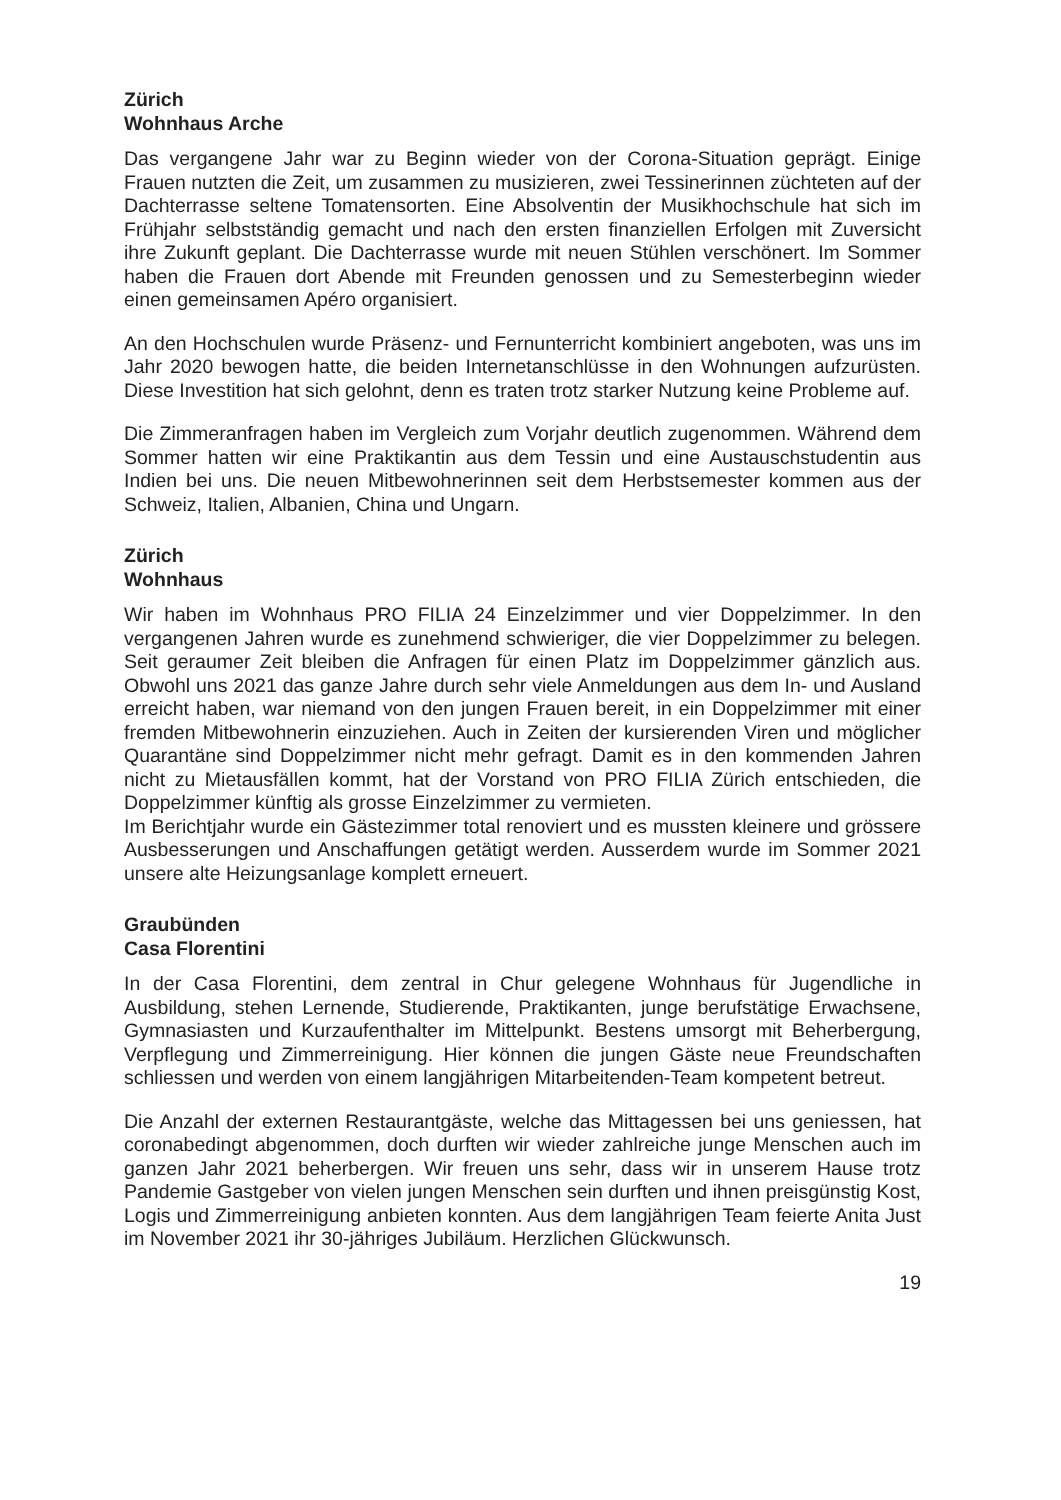Zürich
Wohnhaus Arche
Das vergangene Jahr war zu Beginn wieder von der Corona-Situation geprägt. Einige Frauen nutzten die Zeit, um zusammen zu musizieren, zwei Tessinerinnen züchteten auf der Dachterrasse seltene Tomatensorten. Eine Absolventin der Musikhochschule hat sich im Frühjahr selbstständig gemacht und nach den ersten finanziellen Erfolgen mit Zuversicht ihre Zukunft geplant. Die Dachterrasse wurde mit neuen Stühlen verschönert. Im Sommer haben die Frauen dort Abende mit Freunden genossen und zu Semesterbeginn wieder einen gemeinsamen Apéro organisiert.
An den Hochschulen wurde Präsenz- und Fernunterricht kombiniert angeboten, was uns im Jahr 2020 bewogen hatte, die beiden Internetanschlüsse in den Wohnungen aufzurüsten. Diese Investition hat sich gelohnt, denn es traten trotz starker Nutzung keine Probleme auf.
Die Zimmeranfragen haben im Vergleich zum Vorjahr deutlich zugenommen. Während dem Sommer hatten wir eine Praktikantin aus dem Tessin und eine Austauschstudentin aus Indien bei uns. Die neuen Mitbewohnerinnen seit dem Herbstsemester kommen aus der Schweiz, Italien, Albanien, China und Ungarn.
Zürich
Wohnhaus
Wir haben im Wohnhaus PRO FILIA 24 Einzelzimmer und vier Doppelzimmer. In den vergangenen Jahren wurde es zunehmend schwieriger, die vier Doppelzimmer zu belegen. Seit geraumer Zeit bleiben die Anfragen für einen Platz im Doppelzimmer gänzlich aus. Obwohl uns 2021 das ganze Jahre durch sehr viele Anmeldungen aus dem In- und Ausland erreicht haben, war niemand von den jungen Frauen bereit, in ein Doppelzimmer mit einer fremden Mitbewohnerin einzuziehen. Auch in Zeiten der kursierenden Viren und möglicher Quarantäne sind Doppelzimmer nicht mehr gefragt. Damit es in den kommenden Jahren nicht zu Mietausfällen kommt, hat der Vorstand von PRO FILIA Zürich entschieden, die Doppelzimmer künftig als grosse Einzelzimmer zu vermieten.
Im Berichtjahr wurde ein Gästezimmer total renoviert und es mussten kleinere und grössere Ausbesserungen und Anschaffungen getätigt werden. Ausserdem wurde im Sommer 2021 unsere alte Heizungsanlage komplett erneuert.
Graubünden
Casa Florentini
In der Casa Florentini, dem zentral in Chur gelegene Wohnhaus für Jugendliche in Ausbildung, stehen Lernende, Studierende, Praktikanten, junge berufstätige Erwachsene, Gymnasiasten und Kurzaufenthalter im Mittelpunkt. Bestens umsorgt mit Beherbergung, Verpflegung und Zimmerreinigung. Hier können die jungen Gäste neue Freundschaften schliessen und werden von einem langjährigen Mitarbeitenden-Team kompetent betreut.
Die Anzahl der externen Restaurantgäste, welche das Mittagessen bei uns geniessen, hat coronabedingt abgenommen, doch durften wir wieder zahlreiche junge Menschen auch im ganzen Jahr 2021 beherbergen. Wir freuen uns sehr, dass wir in unserem Hause trotz Pandemie Gastgeber von vielen jungen Menschen sein durften und ihnen preisgünstig Kost, Logis und Zimmerreinigung anbieten konnten. Aus dem langjährigen Team feierte Anita Just im November 2021 ihr 30-jähriges Jubiläum. Herzlichen Glückwunsch.
19